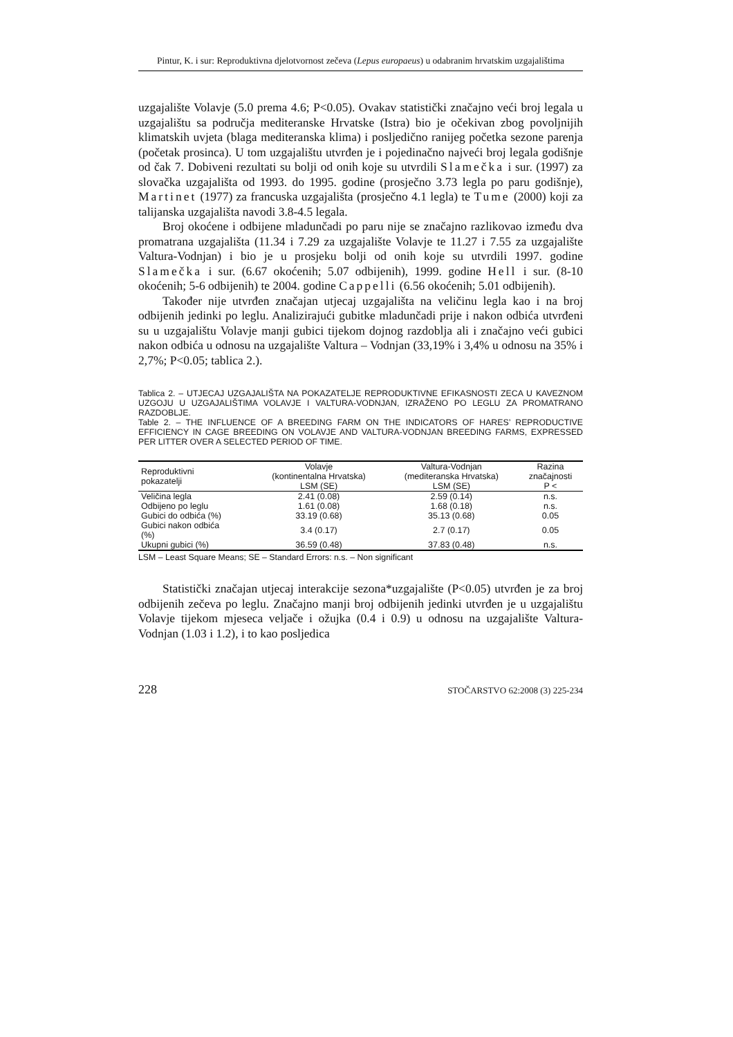Pintur, K. i sur: Reproduktivna djelotvornost zečeva (Lepus europaeus) u odabranim hrvatskim uzgajalištima
uzgajalište Volavje (5.0 prema 4.6; P<0.05). Ovakav statistički značajno veći broj legala u uzgajalištu sa područja mediteranske Hrvatske (Istra) bio je očekivan zbog povoljnijih klimatskih uvjeta (blaga mediteranska klima) i posljedično ranijeg početka sezone parenja (početak prosinca). U tom uzgajalištu utvrđen je i pojedinačno najveći broj legala godišnje od čak 7. Dobiveni rezultati su bolji od onih koje su utvrdili Slamečka i sur. (1997) za slovačka uzgajališta od 1993. do 1995. godine (prosječno 3.73 legla po paru godišnje), Martinet (1977) za francuska uzgajališta (prosječno 4.1 legla) te Tume (2000) koji za talijanska uzgajališta navodi 3.8-4.5 legala.
Broj okoćene i odbijene mladunčadi po paru nije se značajno razlikovao između dva promatrana uzgajališta (11.34 i 7.29 za uzgajalište Volavje te 11.27 i 7.55 za uzgajalište Valtura-Vodnjan) i bio je u prosjeku bolji od onih koje su utvrdili 1997. godine Slamečka i sur. (6.67 okoćenih; 5.07 odbijenih), 1999. godine Hell i sur. (8-10 okoćenih; 5-6 odbijenih) te 2004. godine Cappelli (6.56 okoćenih; 5.01 odbijenih).
Također nije utvrđen značajan utjecaj uzgajališta na veličinu legla kao i na broj odbijenih jedinki po leglu. Analizirajući gubitke mladunčadi prije i nakon odbića utvrđeni su u uzgajalištu Volavje manji gubici tijekom dojnog razdoblja ali i značajno veći gubici nakon odbića u odnosu na uzgajalište Valtura – Vodnjan (33,19% i 3,4% u odnosu na 35% i 2,7%; P<0.05; tablica 2.).
Tablica 2. – UTJECAJ UZGAJALIŠTA NA POKAZATELJE REPRODUKTIVNE EFIKASNOSTI ZECA U KAVEZNOM UZGOJU U UZGAJALIŠTIMA VOLAVJE I VALTURA-VODNJAN, IZRAŽENO PO LEGLU ZA PROMATRANO RAZDOBLJE.
Table 2. – THE INFLUENCE OF A BREEDING FARM ON THE INDICATORS OF HARES’ REPRODUCTIVE EFFICIENCY IN CAGE BREEDING ON VOLAVJE AND VALTURA-VODNJAN BREEDING FARMS, EXPRESSED PER LITTER OVER A SELECTED PERIOD OF TIME.
| Reproduktivni pokazatelji | Volavje (kontinentalna Hrvatska) LSM (SE) | Valtura-Vodnjan (mediteranska Hrvatska) LSM (SE) | Razina značajnosti P < |
| --- | --- | --- | --- |
| Veličina legla | 2.41 (0.08) | 2.59 (0.14) | n.s. |
| Odbijeno po leglu | 1.61 (0.08) | 1.68 (0.18) | n.s. |
| Gubici do odbića (%) | 33.19 (0.68) | 35.13 (0.68) | 0.05 |
| Gubici nakon odbića (%) | 3.4 (0.17) | 2.7 (0.17) | 0.05 |
| Ukupni gubici (%) | 36.59 (0.48) | 37.83 (0.48) | n.s. |
LSM – Least Square Means; SE – Standard Errors: n.s. – Non significant
Statistički značajan utjecaj interakcije sezona*uzgajalište (P<0.05) utvrđen je za broj odbijenih zečeva po leglu. Značajno manji broj odbijenih jedinki utvrđen je u uzgajalištu Volavje tijekom mjeseca veljače i ožujka (0.4 i 0.9) u odnosu na uzgajalište Valtura-Vodnjan (1.03 i 1.2), i to kao posljedica
228 STOČARSTVO 62:2008 (3) 225-234